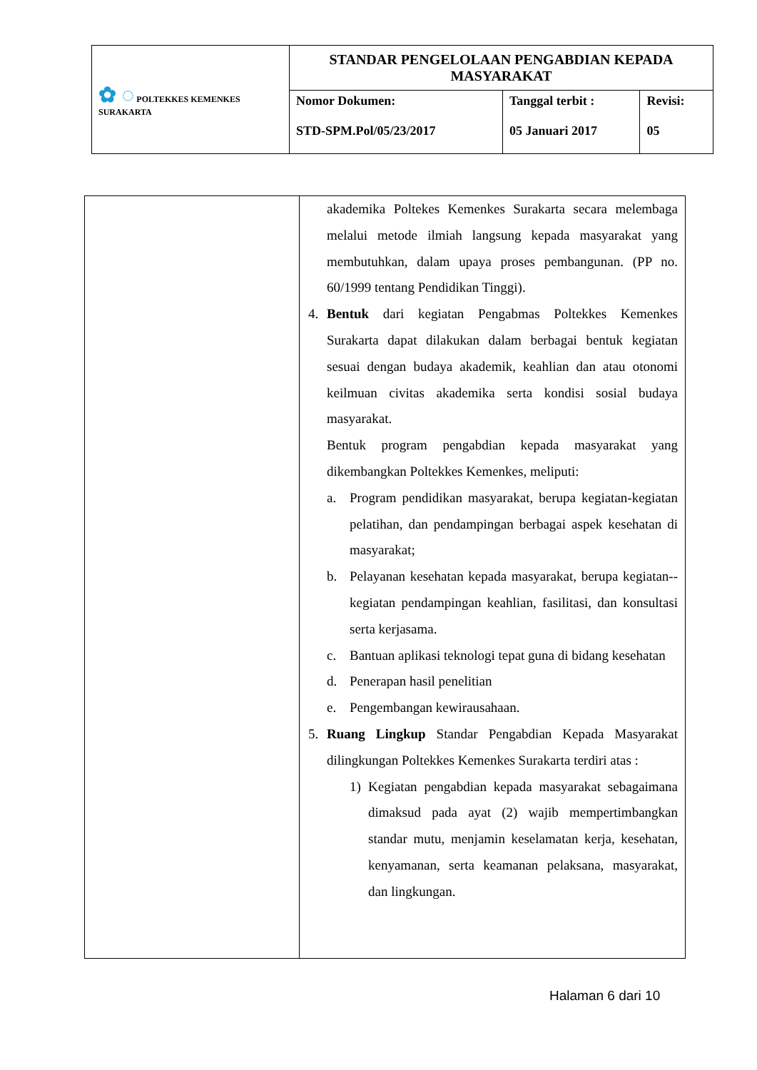| ✿ ◌ POLTEKKES KEMENKES SURAKARTA | STANDAR PENGELOLAAN PENGABDIAN KEPADA MASYARAKAT | | |
| | Nomor Dokumen: STD-SPM.Pol/05/23/2017 | Tanggal terbit : 05 Januari 2017 | Revisi: 05 |
| | akademika Poltekes Kemenkes Surakarta secara melembaga melalui metode ilmiah langsung kepada masyarakat yang membutuhkan, dalam upaya proses pembangunan. (PP no. 60/1999 tentang Pendidikan Tinggi). 4. Bentuk dari kegiatan Pengabmas Poltekkes Kemenkes Surakarta dapat dilakukan dalam berbagai bentuk kegiatan sesuai dengan budaya akademik, keahlian dan atau otonomi keilmuan civitas akademika serta kondisi sosial budaya masyarakat. Bentuk program pengabdian kepada masyarakat yang dikembangkan Poltekkes Kemenkes, meliputi: a. Program pendidikan masyarakat, berupa kegiatan-kegiatan pelatihan, dan pendampingan berbagai aspek kesehatan di masyarakat; b. Pelayanan kesehatan kepada masyarakat, berupa kegiatan--kegiatan pendampingan keahlian, fasilitasi, dan konsultasi serta kerjasama. c. Bantuan aplikasi teknologi tepat guna di bidang kesehatan d. Penerapan hasil penelitian e. Pengembangan kewirausahaan. 5. Ruang Lingkup Standar Pengabdian Kepada Masyarakat dilingkungan Poltekkes Kemenkes Surakarta terdiri atas : 1) Kegiatan pengabdian kepada masyarakat sebagaimana dimaksud pada ayat (2) wajib mempertimbangkan standar mutu, menjamin keselamatan kerja, kesehatan, kenyamanan, serta keamanan pelaksana, masyarakat, dan lingkungan. |
Halaman 6 dari 10